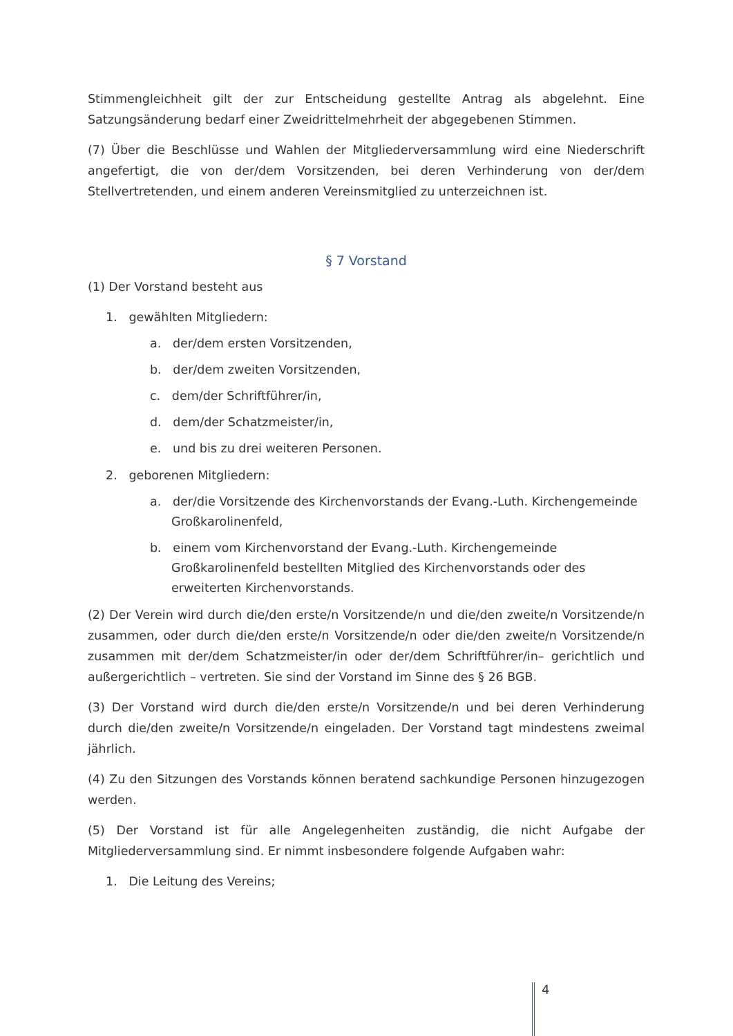Stimmengleichheit gilt der zur Entscheidung gestellte Antrag als abgelehnt. Eine Satzungsänderung bedarf einer Zweidrittelmehrheit der abgegebenen Stimmen.
(7) Über die Beschlüsse und Wahlen der Mitgliederversammlung wird eine Niederschrift angefertigt, die von der/dem Vorsitzenden, bei deren Verhinderung von der/dem Stellvertretenden, und einem anderen Vereinsmitglied zu unterzeichnen ist.
§ 7 Vorstand
(1) Der Vorstand besteht aus
1. gewählten Mitgliedern:
a. der/dem ersten Vorsitzenden,
b. der/dem zweiten Vorsitzenden,
c. dem/der Schriftführer/in,
d. dem/der Schatzmeister/in,
e. und bis zu drei weiteren Personen.
2. geborenen Mitgliedern:
a. der/die Vorsitzende des Kirchenvorstands der Evang.-Luth. Kirchengemeinde Großkarolinenfeld,
b. einem vom Kirchenvorstand der Evang.-Luth. Kirchengemeinde Großkarolinenfeld bestellten Mitglied des Kirchenvorstands oder des erweiterten Kirchenvorstands.
(2) Der Verein wird durch die/den erste/n Vorsitzende/n und die/den zweite/n Vorsitzende/n zusammen, oder durch die/den erste/n Vorsitzende/n oder die/den zweite/n Vorsitzende/n zusammen mit der/dem Schatzmeister/in oder der/dem Schriftführer/in– gerichtlich und außergerichtlich – vertreten. Sie sind der Vorstand im Sinne des § 26 BGB.
(3) Der Vorstand wird durch die/den erste/n Vorsitzende/n und bei deren Verhinderung durch die/den zweite/n Vorsitzende/n eingeladen. Der Vorstand tagt mindestens zweimal jährlich.
(4) Zu den Sitzungen des Vorstands können beratend sachkundige Personen hinzugezogen werden.
(5) Der Vorstand ist für alle Angelegenheiten zuständig, die nicht Aufgabe der Mitgliederversammlung sind. Er nimmt insbesondere folgende Aufgaben wahr:
1. Die Leitung des Vereins;
4